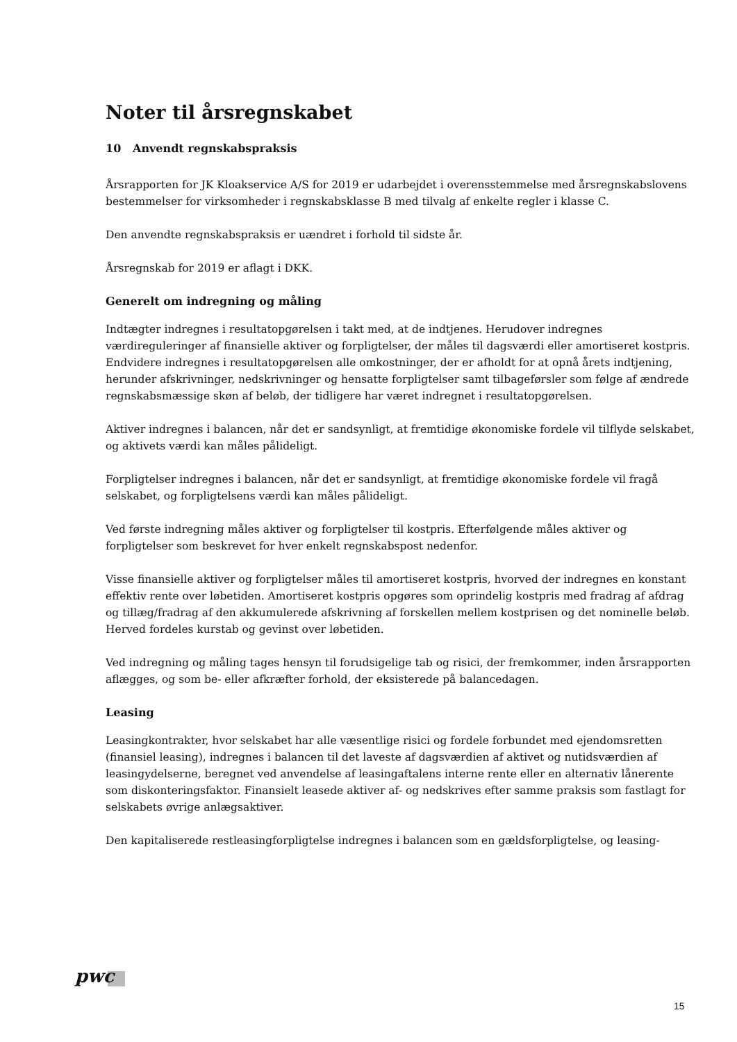Noter til årsregnskabet
10 Anvendt regnskabspraksis
Årsrapporten for JK Kloakservice A/S for 2019 er udarbejdet i overensstemmelse med årsregnskabslovens bestemmelser for virksomheder i regnskabsklasse B med tilvalg af enkelte regler i klasse C.
Den anvendte regnskabspraksis er uændret i forhold til sidste år.
Årsregnskab for 2019 er aflagt i DKK.
Generelt om indregning og måling
Indtægter indregnes i resultatopgørelsen i takt med, at de indtjenes. Herudover indregnes værdireguleringer af finansielle aktiver og forpligtelser, der måles til dagsværdi eller amortiseret kostpris. Endvidere indregnes i resultatopgørelsen alle omkostninger, der er afholdt for at opnå årets indtjening, herunder afskrivninger, nedskrivninger og hensatte forpligtelser samt tilbageførsler som følge af ændrede regnskabsmæssige skøn af beløb, der tidligere har været indregnet i resultatopgørelsen.
Aktiver indregnes i balancen, når det er sandsynligt, at fremtidige økonomiske fordele vil tilflyde selskabet, og aktivets værdi kan måles pålideligt.
Forpligtelser indregnes i balancen, når det er sandsynligt, at fremtidige økonomiske fordele vil fragå selskabet, og forpligtelsens værdi kan måles pålideligt.
Ved første indregning måles aktiver og forpligtelser til kostpris. Efterfølgende måles aktiver og forpligtelser som beskrevet for hver enkelt regnskabspost nedenfor.
Visse finansielle aktiver og forpligtelser måles til amortiseret kostpris, hvorved der indregnes en konstant effektiv rente over løbetiden. Amortiseret kostpris opgøres som oprindelig kostpris med fradrag af afdrag og tillæg/fradrag af den akkumulerede afskrivning af forskellen mellem kostprisen og det nominelle beløb. Herved fordeles kurstab og gevinst over løbetiden.
Ved indregning og måling tages hensyn til forudsigelige tab og risici, der fremkommer, inden årsrapporten aflægges, og som be- eller afkræfter forhold, der eksisterede på balancedagen.
Leasing
Leasingkontrakter, hvor selskabet har alle væsentlige risici og fordele forbundet med ejendomsretten (finansiel leasing), indregnes i balancen til det laveste af dagsværdien af aktivet og nutidsværdien af leasingydelserne, beregnet ved anvendelse af leasingaftalens interne rente eller en alternativ lånerente som diskonteringsfaktor. Finansielt leasede aktiver af- og nedskrives efter samme praksis som fastlagt for selskabets øvrige anlægsaktiver.
Den kapitaliserede restleasingforpligtelse indregnes i balancen som en gældsforpligtelse, og leasing-
pwc
15